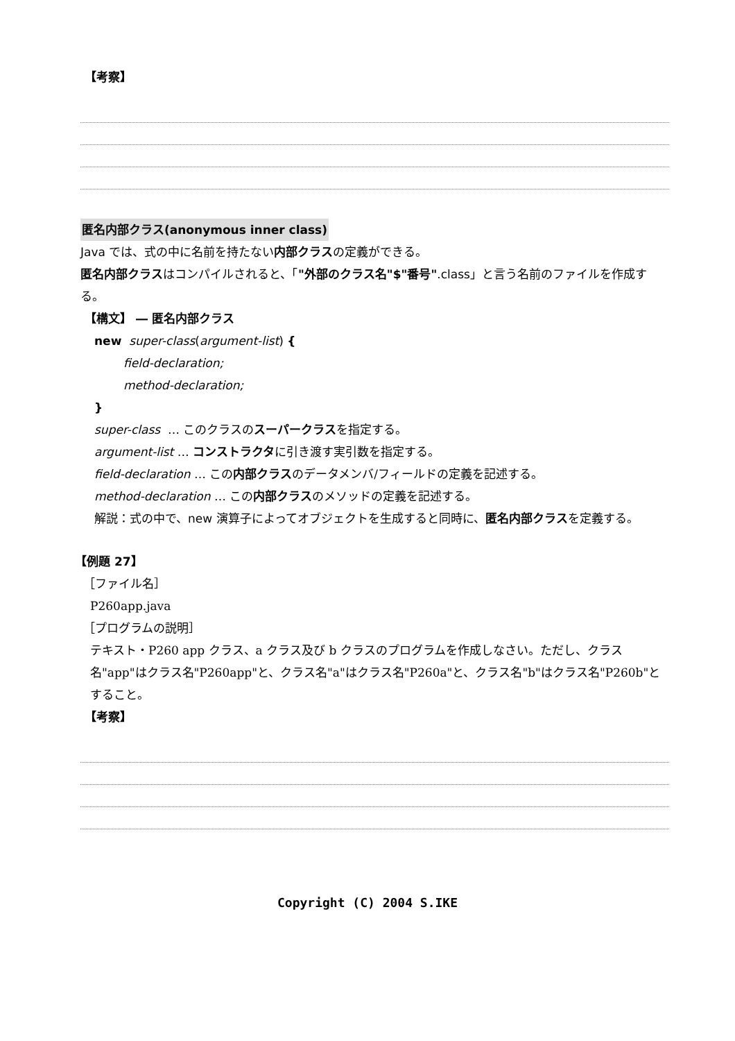【考察】
匿名内部クラス(anonymous inner class)
Java では、式の中に名前を持たない 内部クラス の定義ができる。
匿名内部クラス はコンパイルされると、「"外部のクラス名"$"番号".class」と言う名前のファイルを作成する。
【構文】 ― 匿名内部クラス
new super-class(argument-list) {
field-declaration;
method-declaration;
}
super-class … このクラスの スーパークラス を指定する。
argument-list … コンストラクタ に引き渡す実引数を指定する。
field-declaration … この 内部クラス のデータメンバ/フィールドの定義を記述する。
method-declaration … この 内部クラス のメソッドの定義を記述する。
解説：式の中で、new 演算子によってオブジェクトを生成すると同時に、匿名内部クラスを定義する。
【例題 27】
［ファイル名］
P260app.java
［プログラムの説明］
テキスト・P260 app クラス、a クラス及び b クラスのプログラムを作成しなさい。ただし、クラス名"app"はクラス名"P260app"と、クラス名"a"はクラス名"P260a"と、クラス名"b"はクラス名"P260b"とすること。
【考察】
Copyright (C) 2004 S.IKE